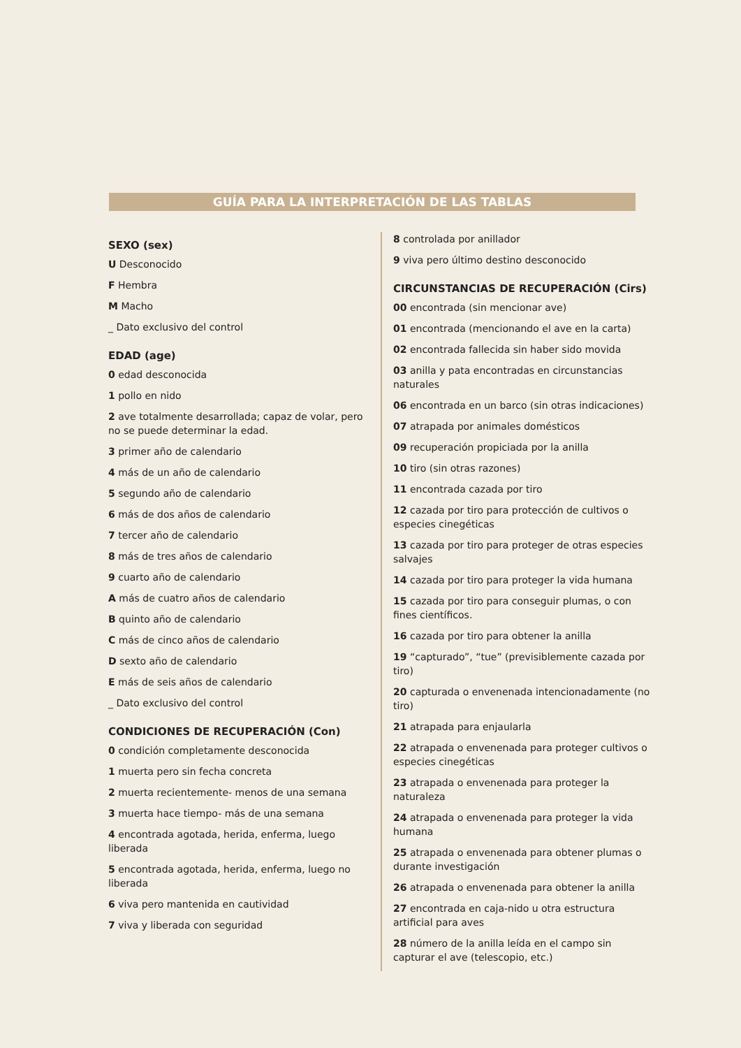GUÍA PARA LA INTERPRETACIÓN DE LAS TABLAS
SEXO (sex)
U Desconocido
F Hembra
M Macho
_ Dato exclusivo del control
EDAD (age)
0 edad desconocida
1 pollo en nido
2 ave totalmente desarrollada; capaz de volar, pero no se puede determinar la edad.
3 primer año de calendario
4 más de un año de calendario
5 segundo año de calendario
6 más de dos años de calendario
7 tercer año de calendario
8 más de tres años de calendario
9 cuarto año de calendario
A más de cuatro años de calendario
B quinto año de calendario
C más de cinco años de calendario
D sexto año de calendario
E más de seis años de calendario
_ Dato exclusivo del control
CONDICIONES DE RECUPERACIÓN (Con)
0 condición completamente desconocida
1 muerta pero sin fecha concreta
2 muerta recientemente- menos de una semana
3 muerta hace tiempo- más de una semana
4 encontrada agotada, herida, enferma, luego liberada
5 encontrada agotada, herida, enferma, luego no liberada
6 viva pero mantenida en cautividad
7 viva y liberada con seguridad
8 controlada por anillador
9 viva pero último destino desconocido
CIRCUNSTANCIAS DE RECUPERACIÓN (Cirs)
00 encontrada (sin mencionar ave)
01 encontrada (mencionando el ave en la carta)
02 encontrada fallecida sin haber sido movida
03 anilla y pata encontradas en circunstancias naturales
06 encontrada en un barco (sin otras indicaciones)
07 atrapada por animales domésticos
09 recuperación propiciada por la anilla
10 tiro (sin otras razones)
11 encontrada cazada por tiro
12 cazada por tiro para protección de cultivos o especies cinegéticas
13 cazada por tiro para proteger de otras especies salvajes
14 cazada por tiro para proteger la vida humana
15 cazada por tiro para conseguir plumas, o con fines científicos.
16 cazada por tiro para obtener la anilla
19 “capturado”, “tue” (previsiblemente cazada por tiro)
20 capturada o envenenada intencionadamente (no tiro)
21 atrapada para enjaularla
22 atrapada o envenenada para proteger cultivos o especies cinegéticas
23 atrapada o envenenada para proteger la naturaleza
24 atrapada o envenenada para proteger la vida humana
25 atrapada o envenenada para obtener plumas o durante investigación
26 atrapada o envenenada para obtener la anilla
27 encontrada en caja-nido u otra estructura artificial para aves
28 número de la anilla leída en el campo sin capturar el ave (telescopio, etc.)